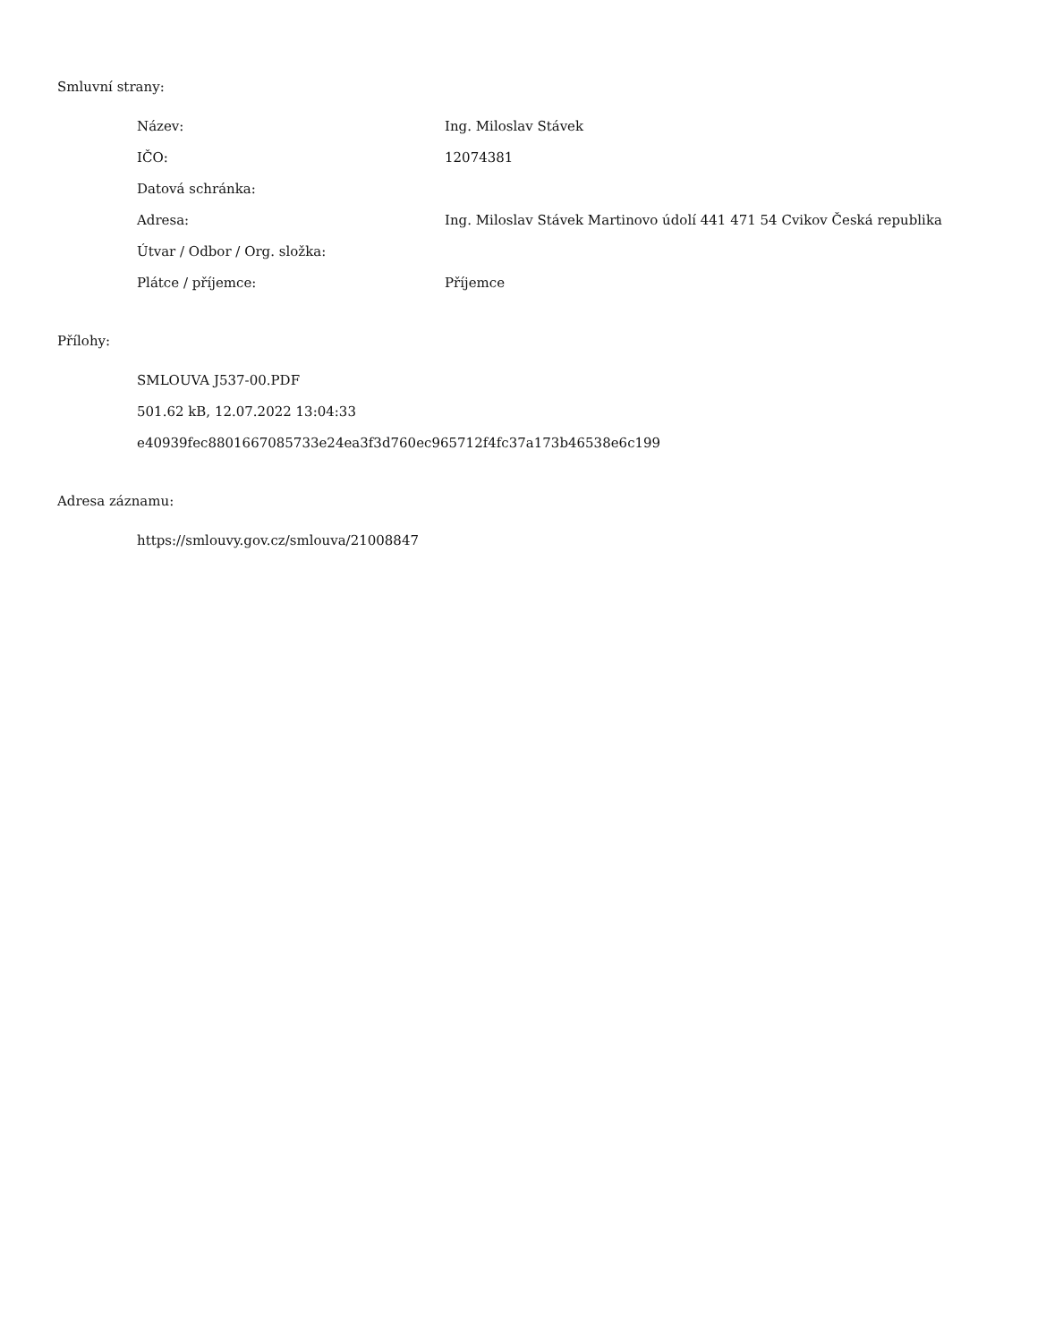Smluvní strany:
| Název: | Ing. Miloslav Stávek |
| IČO: | 12074381 |
| Datová schránka: | |
| Adresa: | Ing. Miloslav Stávek Martinovo údolí 441 471 54 Cvikov Česká republika |
| Útvar / Odbor / Org. složka: | |
| Plátce / příjemce: | Příjemce |
Přílohy:
SMLOUVA J537-00.PDF
501.62 kB, 12.07.2022 13:04:33
e40939fec8801667085733e24ea3f3d760ec965712f4fc37a173b46538e6c199
Adresa záznamu:
https://smlouvy.gov.cz/smlouva/21008847